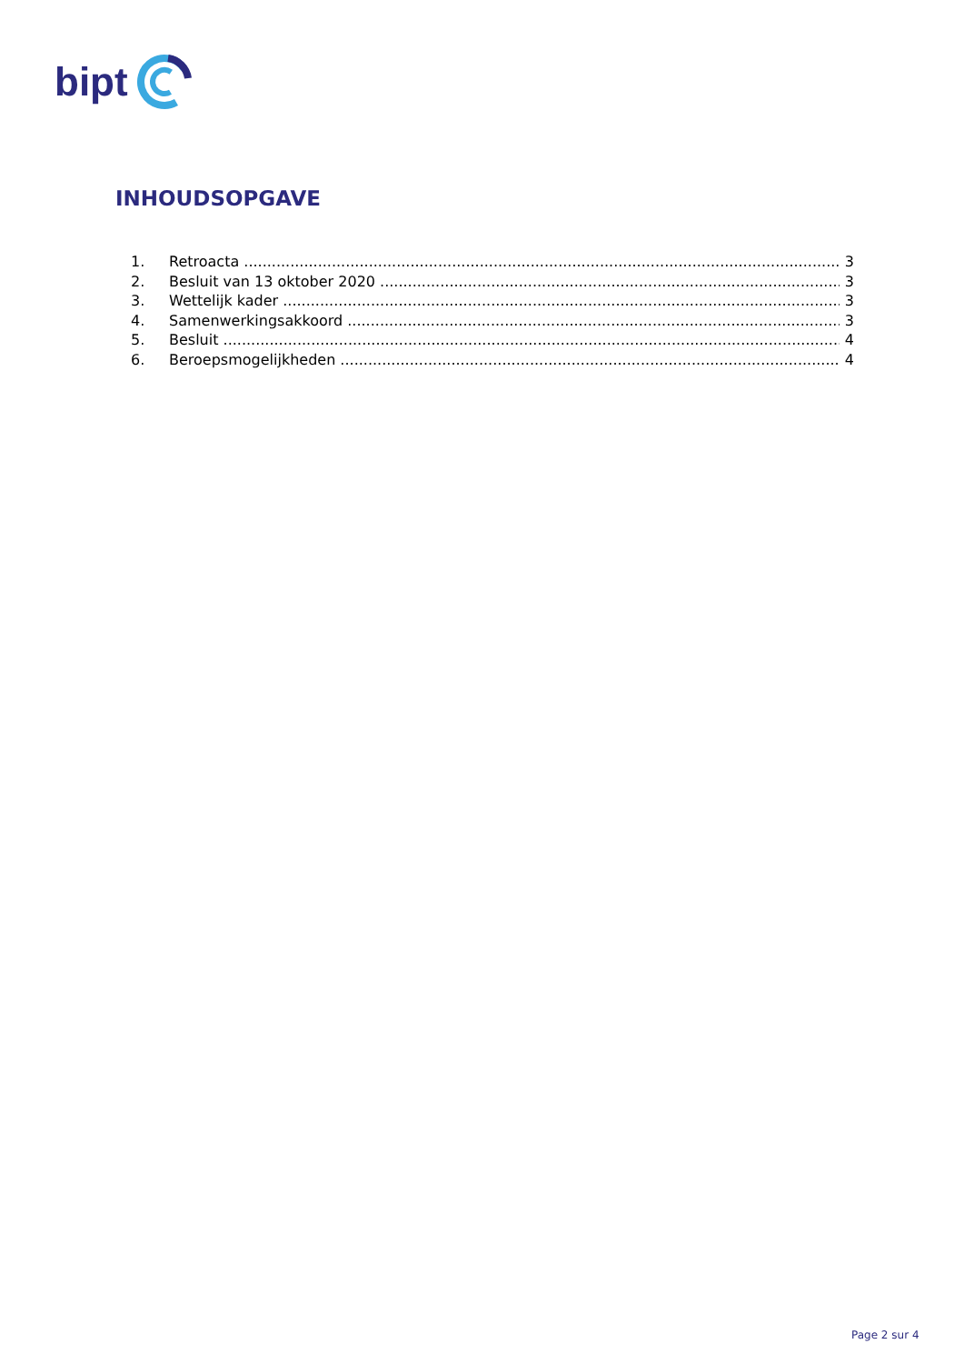bipt
INHOUDSOPGAVE
1. Retroacta 3
2. Besluit van 13 oktober 2020 3
3. Wettelijk kader 3
4. Samenwerkingsakkoord 3
5. Besluit 4
6. Beroepsmogelijkheden 4
Page 2 sur 4